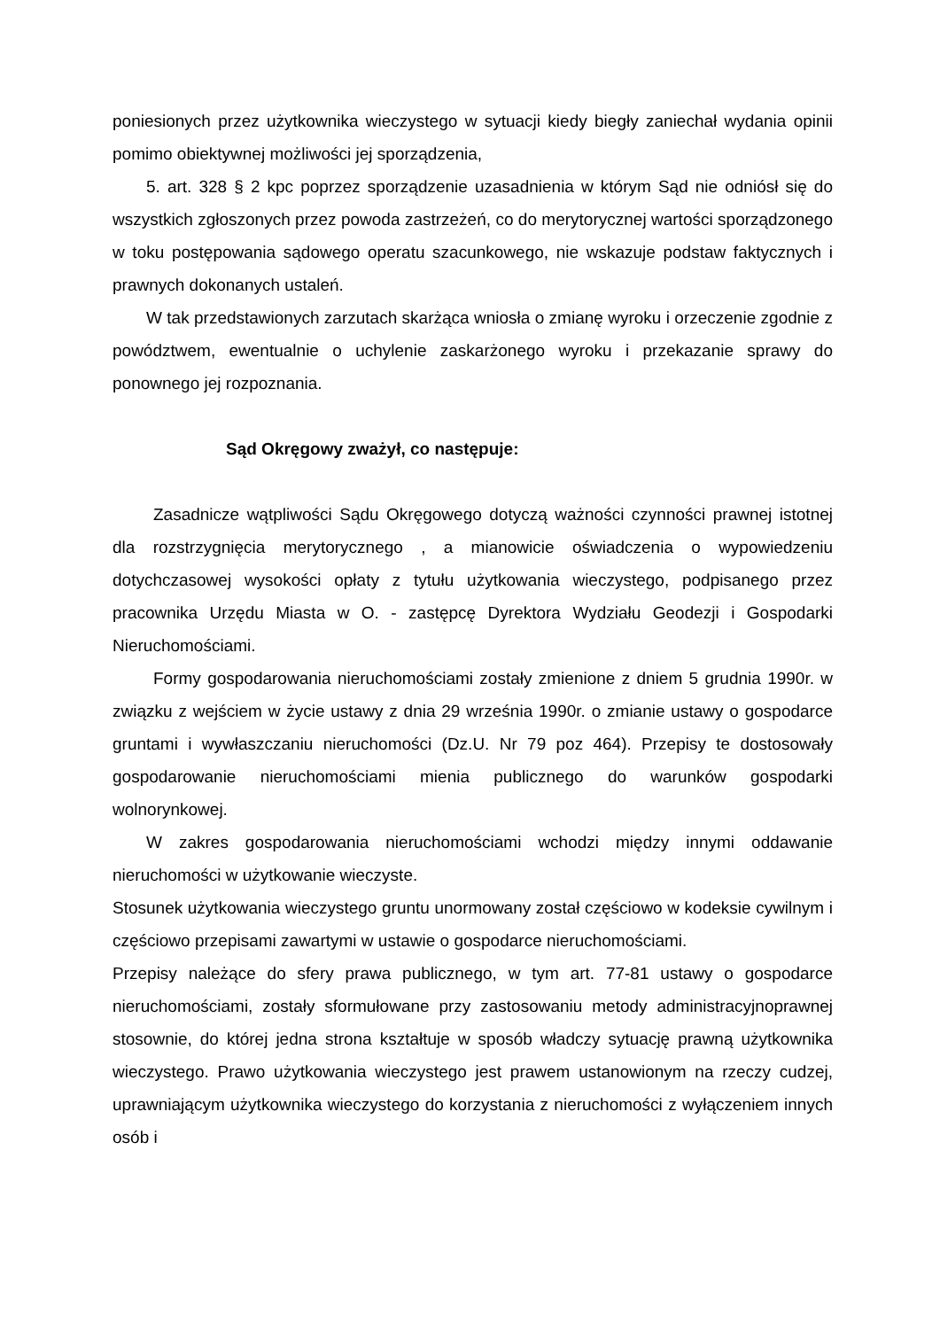poniesionych przez użytkownika wieczystego w sytuacji kiedy biegły zaniechał wydania opinii pomimo obiektywnej możliwości jej sporządzenia,
5. art. 328 § 2 kpc poprzez sporządzenie uzasadnienia w którym Sąd nie odniósł się do wszystkich zgłoszonych przez powoda zastrzeżeń, co do merytorycznej wartości sporządzonego w toku postępowania sądowego operatu szacunkowego, nie wskazuje podstaw faktycznych i prawnych dokonanych ustaleń.
W tak przedstawionych zarzutach skarżąca wniosła o zmianę wyroku i orzeczenie zgodnie z powództwem, ewentualnie o uchylenie zaskarżonego wyroku i przekazanie sprawy do ponownego jej rozpoznania.
Sąd Okręgowy zważył, co następuje:
Zasadnicze wątpliwości Sądu Okręgowego dotyczą ważności czynności prawnej istotnej dla rozstrzygnięcia merytorycznego , a mianowicie oświadczenia o wypowiedzeniu dotychczasowej wysokości opłaty z tytułu użytkowania wieczystego, podpisanego przez pracownika Urzędu Miasta w O. - zastępcę Dyrektora Wydziału Geodezji i Gospodarki Nieruchomościami.
Formy gospodarowania nieruchomościami zostały zmienione z dniem 5 grudnia 1990r. w związku z wejściem w życie ustawy z dnia 29 września 1990r. o zmianie ustawy o gospodarce gruntami i wywłaszczaniu nieruchomości (Dz.U. Nr 79 poz 464). Przepisy te dostosowały gospodarowanie nieruchomościami mienia publicznego do warunków gospodarki wolnorynkowej.
W zakres gospodarowania nieruchomościami wchodzi między innymi oddawanie nieruchomości w użytkowanie wieczyste.
Stosunek użytkowania wieczystego gruntu unormowany został częściowo w kodeksie cywilnym i częściowo przepisami zawartymi w ustawie o gospodarce nieruchomościami.
Przepisy należące do sfery prawa publicznego, w tym art. 77-81 ustawy o gospodarce nieruchomościami, zostały sformułowane przy zastosowaniu metody administracyjnoprawnej stosownie, do której jedna strona kształtuje w sposób władczy sytuację prawną użytkownika wieczystego. Prawo użytkowania wieczystego jest prawem ustanowionym na rzeczy cudzej, uprawniającym użytkownika wieczystego do korzystania z nieruchomości z wyłączeniem innych osób i